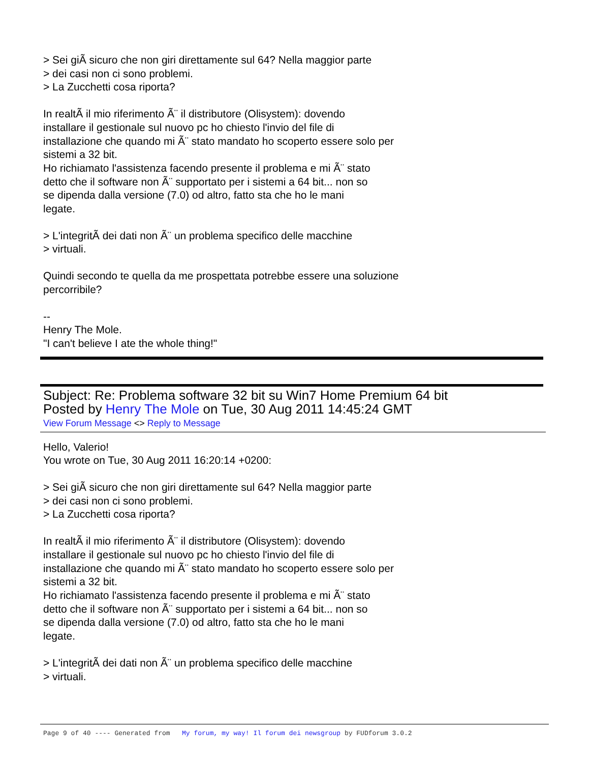> Sei giÃ sicuro che non giri direttamente sul 64? Nella maggior parte
> dei casi non ci sono problemi.
> La Zucchetti cosa riporta?
In realtÃ il mio riferimento Ã¨ il distributore (Olisystem): dovendo
installare il gestionale sul nuovo pc ho chiesto l'invio del file di
installazione che quando mi Ã¨ stato mandato ho scoperto essere solo per
sistemi a 32 bit.
Ho richiamato l'assistenza facendo presente il problema e mi Ã¨ stato
detto che il software non Ã¨ supportato per i sistemi a 64 bit... non so
se dipenda dalla versione (7.0) od altro, fatto sta che ho le mani
legate.
> L'integritÃ dei dati non Ã¨ un problema specifico delle macchine
> virtuali.
Quindi secondo te quella da me prospettata potrebbe essere una soluzione
percorribile?
--
Henry The Mole.
"I can't believe I ate the whole thing!"
Subject: Re: Problema software 32 bit su Win7 Home Premium 64 bit
Posted by Henry The Mole on Tue, 30 Aug 2011 14:45:24 GMT
View Forum Message <> Reply to Message
Hello, Valerio!
You wrote on Tue, 30 Aug 2011 16:20:14 +0200:
> Sei giÃ sicuro che non giri direttamente sul 64? Nella maggior parte
> dei casi non ci sono problemi.
> La Zucchetti cosa riporta?
In realtÃ il mio riferimento Ã¨ il distributore (Olisystem): dovendo
installare il gestionale sul nuovo pc ho chiesto l'invio del file di
installazione che quando mi Ã¨ stato mandato ho scoperto essere solo per
sistemi a 32 bit.
Ho richiamato l'assistenza facendo presente il problema e mi Ã¨ stato
detto che il software non Ã¨ supportato per i sistemi a 64 bit... non so
se dipenda dalla versione (7.0) od altro, fatto sta che ho le mani
legate.
> L'integritÃ dei dati non Ã¨ un problema specifico delle macchine
> virtuali.
Page 9 of 40 ---- Generated from My forum, my way! Il forum dei newsgroup by FUDforum 3.0.2